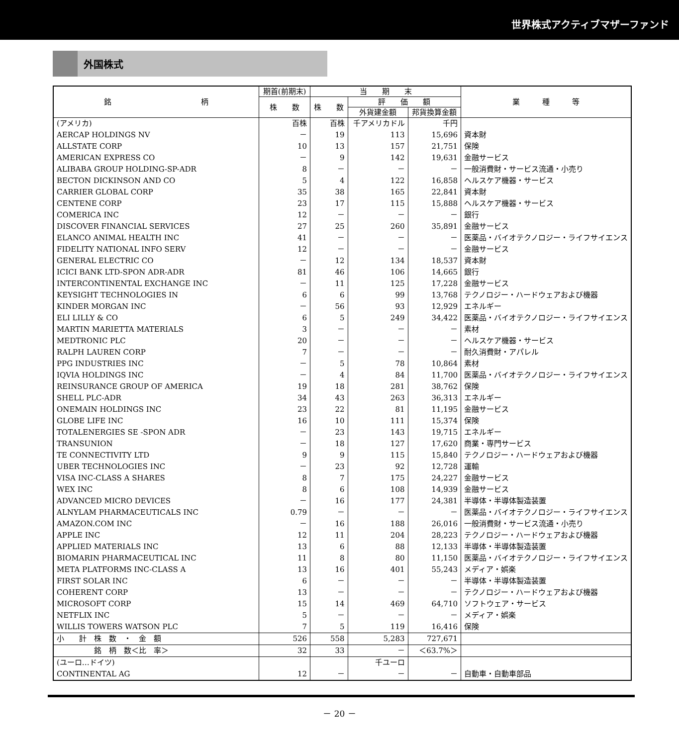世界株式アクティブマザーファンド
外国株式
| 銘 柄 | 期首(前期末) | 当 期 末 | | | 業 種 等 |
| --- | --- | --- | --- | --- | --- |
| | 株 数 | 株 数 | 評 価 額 | | |
| | | | 外貨建金額 | 邦貨換算金額 | |
| (アメリカ) | 百株 | 百株 | 千アメリカドル | 千円 | |
| AERCAP HOLDINGS NV | － | 19 | 113 | 15,696 | 資本財 |
| ALLSTATE CORP | 10 | 13 | 157 | 21,751 | 保険 |
| AMERICAN EXPRESS CO | － | 9 | 142 | 19,631 | 金融サービス |
| ALIBABA GROUP HOLDING-SP-ADR | 8 | － | － | － | 一般消費財・サービス流通・小売り |
| BECTON DICKINSON AND CO | 5 | 4 | 122 | 16,858 | ヘルスケア機器・サービス |
| CARRIER GLOBAL CORP | 35 | 38 | 165 | 22,841 | 資本財 |
| CENTENE CORP | 23 | 17 | 115 | 15,888 | ヘルスケア機器・サービス |
| COMERICA INC | 12 | － | － | － | 銀行 |
| DISCOVER FINANCIAL SERVICES | 27 | 25 | 260 | 35,891 | 金融サービス |
| ELANCO ANIMAL HEALTH INC | 41 | － | － | － | 医薬品・バイオテクノロジー・ライフサイエンス |
| FIDELITY NATIONAL INFO SERV | 12 | － | － | － | 金融サービス |
| GENERAL ELECTRIC CO | － | 12 | 134 | 18,537 | 資本財 |
| ICICI BANK LTD-SPON ADR-ADR | 81 | 46 | 106 | 14,665 | 銀行 |
| INTERCONTINENTAL EXCHANGE INC | － | 11 | 125 | 17,228 | 金融サービス |
| KEYSIGHT TECHNOLOGIES IN | 6 | 6 | 99 | 13,768 | テクノロジー・ハードウェアおよび機器 |
| KINDER MORGAN INC | － | 56 | 93 | 12,929 | エネルギー |
| ELI LILLY & CO | 6 | 5 | 249 | 34,422 | 医薬品・バイオテクノロジー・ライフサイエンス |
| MARTIN MARIETTA MATERIALS | 3 | － | － | － | 素材 |
| MEDTRONIC PLC | 20 | － | － | － | ヘルスケア機器・サービス |
| RALPH LAUREN CORP | 7 | － | － | － | 耐久消費財・アパレル |
| PPG INDUSTRIES INC | － | 5 | 78 | 10,864 | 素材 |
| IQVIA HOLDINGS INC | － | 4 | 84 | 11,700 | 医薬品・バイオテクノロジー・ライフサイエンス |
| REINSURANCE GROUP OF AMERICA | 19 | 18 | 281 | 38,762 | 保険 |
| SHELL PLC-ADR | 34 | 43 | 263 | 36,313 | エネルギー |
| ONEMAIN HOLDINGS INC | 23 | 22 | 81 | 11,195 | 金融サービス |
| GLOBE LIFE INC | 16 | 10 | 111 | 15,374 | 保険 |
| TOTALENERGIES SE -SPON ADR | － | 23 | 143 | 19,715 | エネルギー |
| TRANSUNION | － | 18 | 127 | 17,620 | 商業・専門サービス |
| TE CONNECTIVITY LTD | 9 | 9 | 115 | 15,840 | テクノロジー・ハードウェアおよび機器 |
| UBER TECHNOLOGIES INC | － | 23 | 92 | 12,728 | 運輸 |
| VISA INC-CLASS A SHARES | 8 | 7 | 175 | 24,227 | 金融サービス |
| WEX INC | 8 | 6 | 108 | 14,939 | 金融サービス |
| ADVANCED MICRO DEVICES | － | 16 | 177 | 24,381 | 半導体・半導体製造装置 |
| ALNYLAM PHARMACEUTICALS INC | 0.79 | － | － | － | 医薬品・バイオテクノロジー・ライフサイエンス |
| AMAZON.COM INC | － | 16 | 188 | 26,016 | 一般消費財・サービス流通・小売り |
| APPLE INC | 12 | 11 | 204 | 28,223 | テクノロジー・ハードウェアおよび機器 |
| APPLIED MATERIALS INC | 13 | 6 | 88 | 12,133 | 半導体・半導体製造装置 |
| BIOMARIN PHARMACEUTICAL INC | 11 | 8 | 80 | 11,150 | 医薬品・バイオテクノロジー・ライフサイエンス |
| META PLATFORMS INC-CLASS A | 13 | 16 | 401 | 55,243 | メディア・娯楽 |
| FIRST SOLAR INC | 6 | － | － | － | 半導体・半導体製造装置 |
| COHERENT CORP | 13 | － | － | － | テクノロジー・ハードウェアおよび機器 |
| MICROSOFT CORP | 15 | 14 | 469 | 64,710 | ソフトウェア・サービス |
| NETFLIX INC | 5 | － | － | － | メディア・娯楽 |
| WILLIS TOWERS WATSON PLC | 7 | 5 | 119 | 16,416 | 保険 |
| 小 計 株 数 ・ 金 額 | 526 | 558 | 5,283 | 727,671 | |
| 銘 柄 数＜比 率＞ | 32 | 33 | － | ＜63.7%＞ | |
| (ユーロ…ドイツ) | | | 千ユーロ | | |
| CONTINENTAL AG | 12 | － | － | － | 自動車・自動車部品 |
－ 20 －